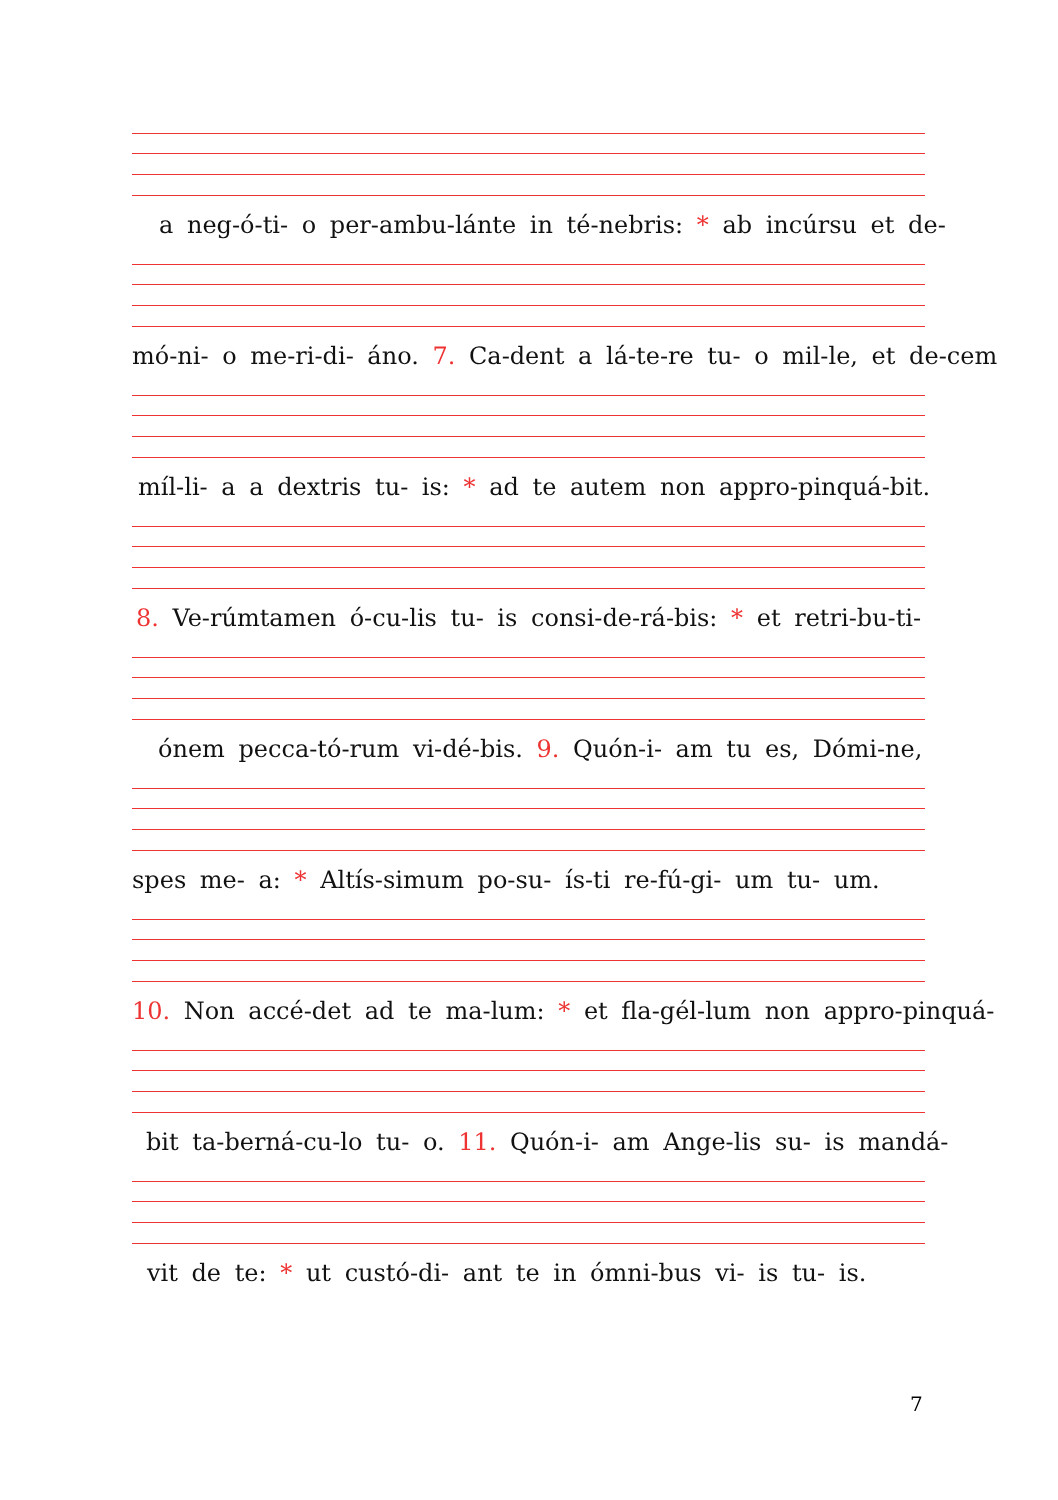a neg-ó-ti- o per-ambu-lánte in té-nebris: * ab incúrsu et de-
mó-ni- o me-ri-di- áno. 7. Ca-dent a lá-te-re tu- o mil-le, et de-cem
míl-li- a a dextris tu- is: * ad te autem non appro-pinquá-bit.
8. Ve-rúmtamen ó-cu-lis tu- is consi-de-rá-bis: * et retri-bu-ti-
ónem pecca-tó-rum vi-dé-bis. 9. Quón-i- am tu es, Dómi-ne,
spes me- a: * Altís-simum po-su- ís-ti re-fú-gi- um tu- um.
10. Non accé-det ad te ma-lum: * et fla-gél-lum non appro-pinquá-
bit ta-berná-cu-lo tu- o. 11. Quón-i- am Ange-lis su- is mandá-
vit de te: * ut custó-di- ant te in ómni-bus vi- is tu- is.
7